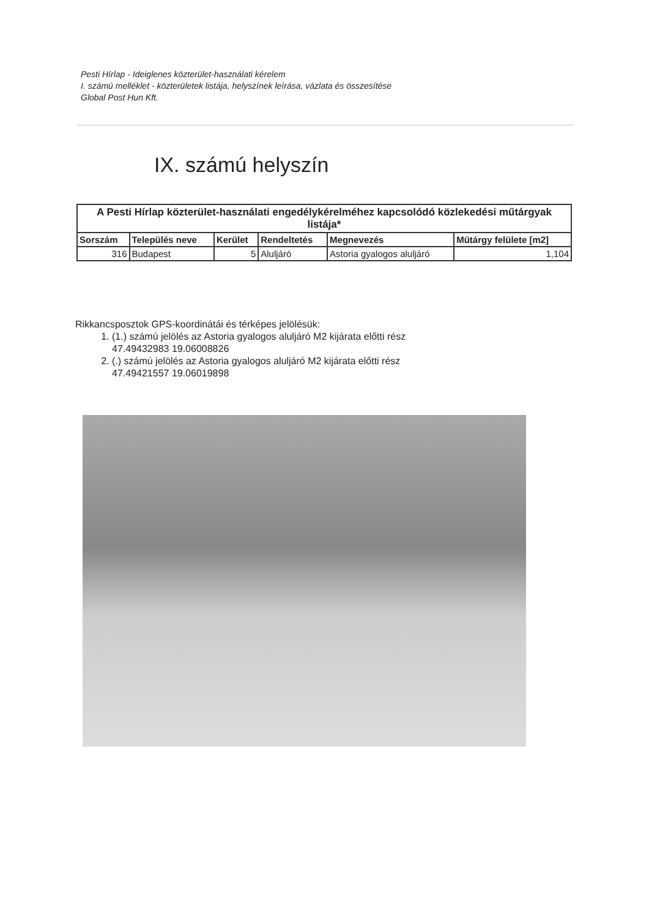Pesti Hírlap - Ideiglenes közterület-használati kérelem
I. számú melléklet - közterületek listája, helyszínek leírása, vázlata és összesítése
Global Post Hun Kft.
IX. számú helyszín
| A Pesti Hírlap közterület-használati engedélykérelméhez kapcsolódó közlekedési műtárgyak listája* | | | | | |
| --- | --- | --- | --- | --- | --- |
| Sorszám | Település neve | Kerület | Rendeltetés | Megnevezés | Műtárgy felülete [m2] |
| 316 | Budapest | 5 | Aluljáró | Astoria gyalogos aluljáró | 1,104 |
Rikkancsposztok GPS-koordinátái és térképes jelölésük:
1. (1.) számú jelölés az Astoria gyalogos aluljáró M2 kijárata előtti rész
47.49432983 19.06008826
2. (.) számú jelölés az Astoria gyalogos aluljáró M2 kijárata előtti rész
47.49421557 19.06019898